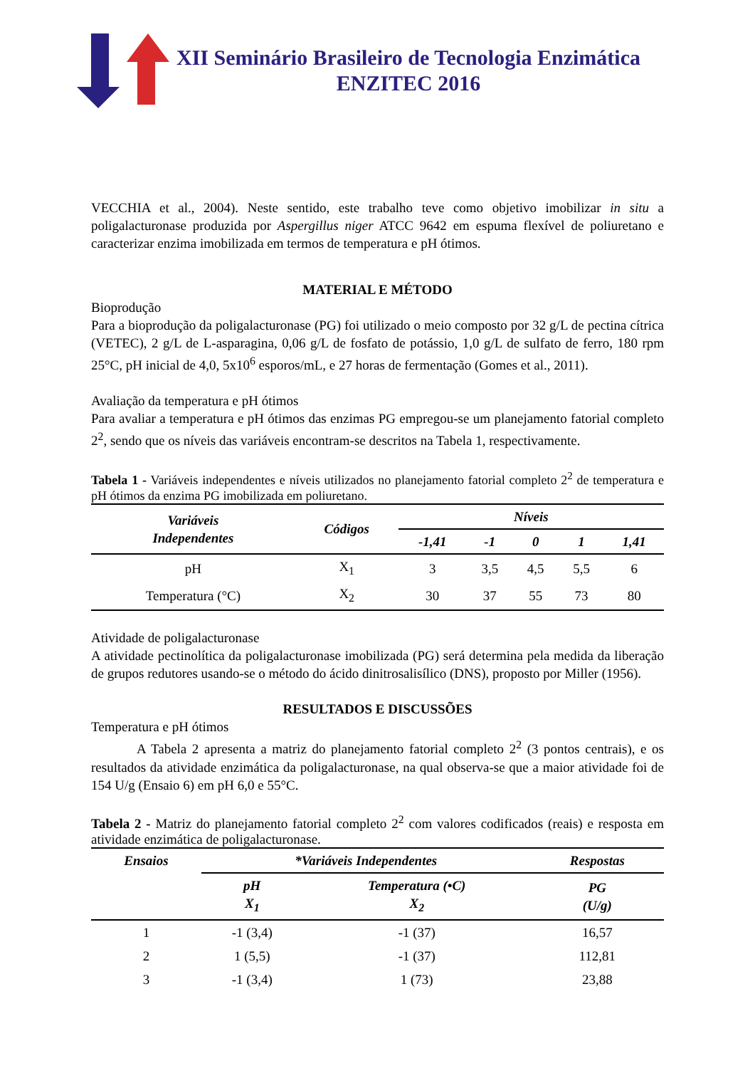XII Seminário Brasileiro de Tecnologia Enzimática
ENZITEC 2016
VECCHIA et al., 2004). Neste sentido, este trabalho teve como objetivo imobilizar in situ a poligalacturonase produzida por Aspergillus niger ATCC 9642 em espuma flexível de poliuretano e caracterizar enzima imobilizada em termos de temperatura e pH ótimos.
MATERIAL E MÉTODO
Bioprodução
Para a bioprodução da poligalacturonase (PG) foi utilizado o meio composto por 32 g/L de pectina cítrica (VETEC), 2 g/L de L-asparagina, 0,06 g/L de fosfato de potássio, 1,0 g/L de sulfato de ferro, 180 rpm 25°C, pH inicial de 4,0, 5x10<sup>6</sup> esporos/mL, e 27 horas de fermentação (Gomes et al., 2011).
Avaliação da temperatura e pH ótimos
Para avaliar a temperatura e pH ótimos das enzimas PG empregou-se um planejamento fatorial completo 2<sup>2</sup>, sendo que os níveis das variáveis encontram-se descritos na Tabela 1, respectivamente.
Tabela 1 - Variáveis independentes e níveis utilizados no planejamento fatorial completo 2<sup>2</sup> de temperatura e pH ótimos da enzima PG imobilizada em poliuretano.
| Variáveis Independentes | Códigos | Níveis | | | | |
| --- | --- | --- | --- | --- | --- | --- |
| | | -1,41 | -1 | 0 | 1 | 1,41 |
| pH | X<sub>1</sub> | 3 | 3,5 | 4,5 | 5,5 | 6 |
| Temperatura (°C) | X<sub>2</sub> | 30 | 37 | 55 | 73 | 80 |
Atividade de poligalacturonase
A atividade pectinolítica da poligalacturonase imobilizada (PG) será determina pela medida da liberação de grupos redutores usando-se o método do ácido dinitrosalisílico (DNS), proposto por Miller (1956).
RESULTADOS E DISCUSSÕES
Temperatura e pH ótimos
A Tabela 2 apresenta a matriz do planejamento fatorial completo 2<sup>2</sup> (3 pontos centrais), e os resultados da atividade enzimática da poligalacturonase, na qual observa-se que a maior atividade foi de 154 U/g (Ensaio 6) em pH 6,0 e 55°C.
Tabela 2 - Matriz do planejamento fatorial completo 2<sup>2</sup> com valores codificados (reais) e resposta em atividade enzimática de poligalacturonase.
| Ensaios | *Variáveis Independentes | | Respostas |
| --- | --- | --- | --- |
| | pH X<sub>1</sub> | Temperatura (•C) X<sub>2</sub> | PG (U/g) |
| 1 | -1 (3,4) | -1 (37) | 16,57 |
| 2 | 1 (5,5) | -1 (37) | 112,81 |
| 3 | -1 (3,4) | 1 (73) | 23,88 |